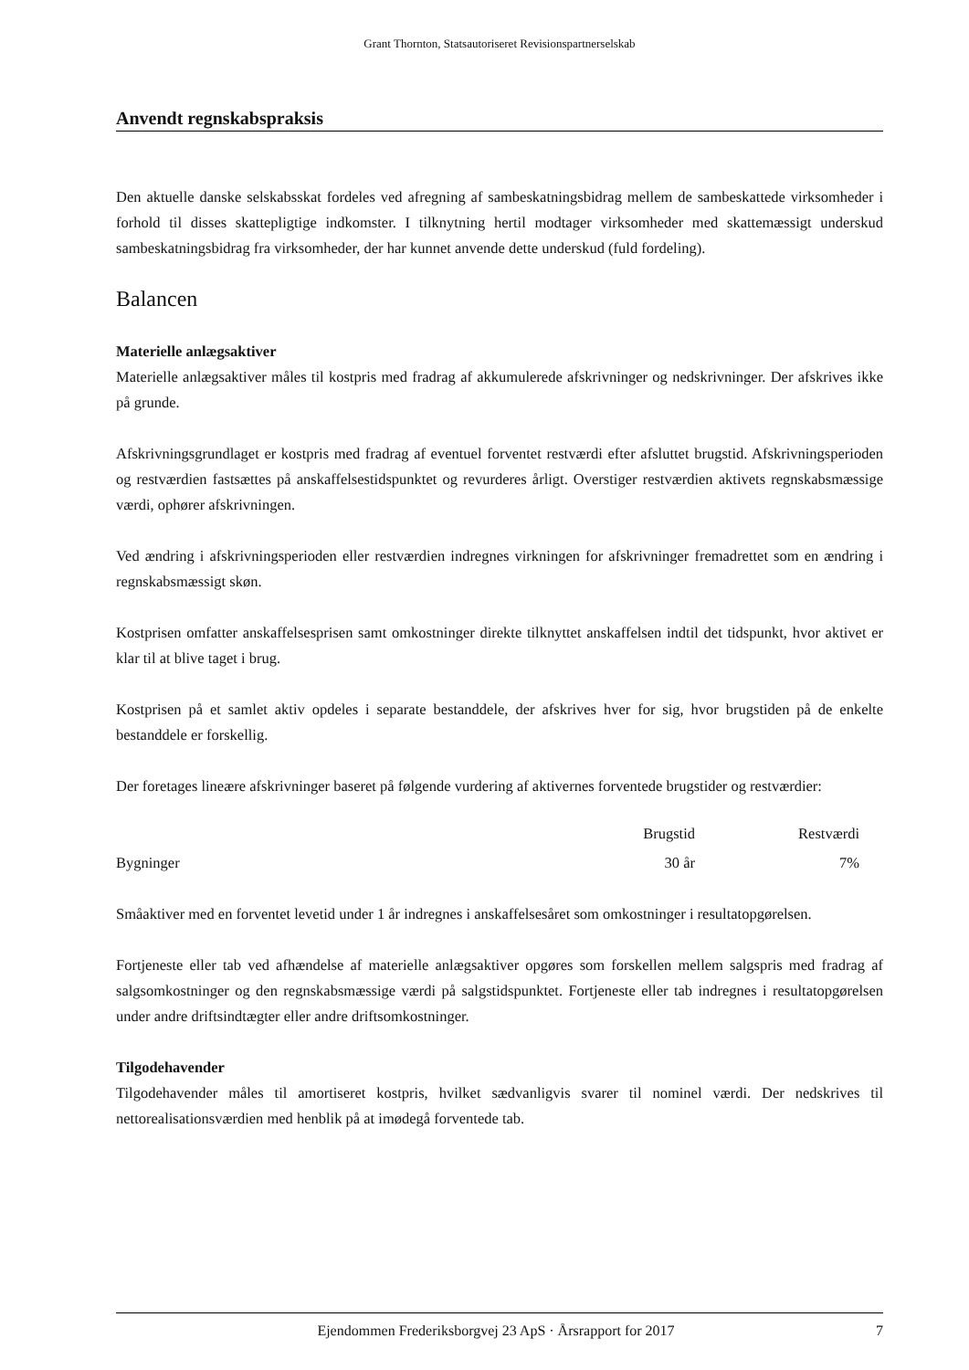Grant Thornton, Statsautoriseret Revisionspartnerselskab
Anvendt regnskabspraksis
Den aktuelle danske selskabsskat fordeles ved afregning af sambeskatningsbidrag mellem de sambeskattede virksomheder i forhold til disses skattepligtige indkomster. I tilknytning hertil modtager virksomheder med skattemæssigt underskud sambeskatningsbidrag fra virksomheder, der har kunnet anvende dette underskud (fuld fordeling).
Balancen
Materielle anlægsaktiver
Materielle anlægsaktiver måles til kostpris med fradrag af akkumulerede afskrivninger og nedskrivninger. Der afskrives ikke på grunde.
Afskrivningsgrundlaget er kostpris med fradrag af eventuel forventet restværdi efter afsluttet brugstid. Afskrivningsperioden og restværdien fastsættes på anskaffelsestidspunktet og revurderes årligt. Overstiger restværdien aktivets regnskabsmæssige værdi, ophører afskrivningen.
Ved ændring i afskrivningsperioden eller restværdien indregnes virkningen for afskrivninger fremadrettet som en ændring i regnskabsmæssigt skøn.
Kostprisen omfatter anskaffelsesprisen samt omkostninger direkte tilknyttet anskaffelsen indtil det tidspunkt, hvor aktivet er klar til at blive taget i brug.
Kostprisen på et samlet aktiv opdeles i separate bestanddele, der afskrives hver for sig, hvor brugstiden på de enkelte bestanddele er forskellig.
Der foretages lineære afskrivninger baseret på følgende vurdering af aktivernes forventede brugstider og restværdier:
| | Brugstid | Restværdi |
| --- | --- | --- |
| Bygninger | 30 år | 7% |
Småaktiver med en forventet levetid under 1 år indregnes i anskaffelsesåret som omkostninger i resultatopgørelsen.
Fortjeneste eller tab ved afhændelse af materielle anlægsaktiver opgøres som forskellen mellem salgspris med fradrag af salgsomkostninger og den regnskabsmæssige værdi på salgstidspunktet. Fortjeneste eller tab indregnes i resultatopgørelsen under andre driftsindtægter eller andre driftsomkostninger.
Tilgodehavender
Tilgodehavender måles til amortiseret kostpris, hvilket sædvanligvis svarer til nominel værdi. Der nedskrives til nettorealisationsværdien med henblik på at imødegå forventede tab.
Ejendommen Frederiksborgvej 23 ApS · Årsrapport for 2017 7